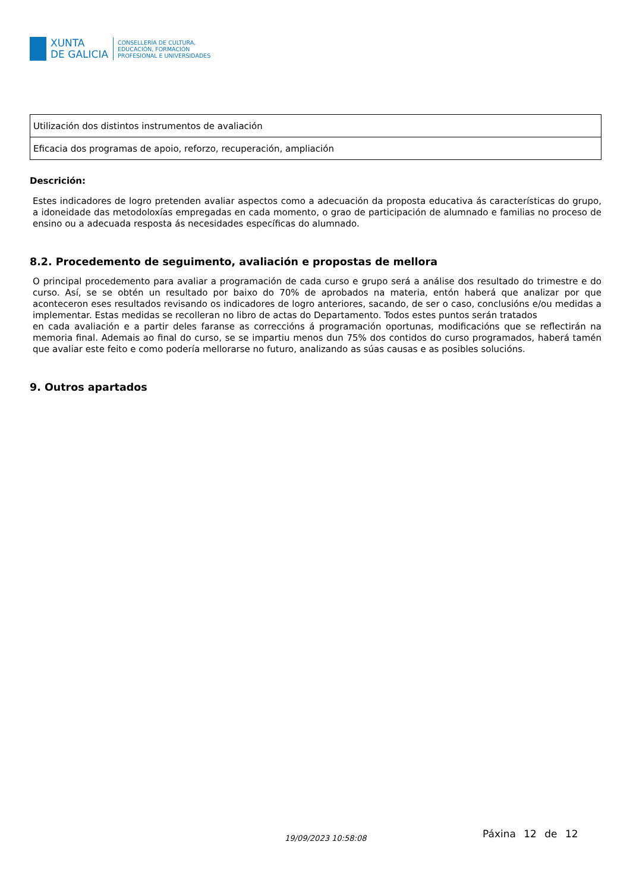XUNTA
DE GALICIA
CONSELLERÍA DE CULTURA,
EDUCACIÓN, FORMACIÓN
PROFESIONAL E UNIVERSIDADES
| Utilización dos distintos instrumentos de avaliación |
| Eficacia dos programas de apoio, reforzo, recuperación, ampliación |
Descrición:
Estes indicadores de logro pretenden avaliar aspectos como a adecuación da proposta educativa ás características do grupo, a idoneidade das metodoloxías empregadas en cada momento, o grao de participación de alumnado e familias no proceso de ensino ou a adecuada resposta ás necesidades específicas do alumnado.
8.2. Procedemento de seguimento, avaliación e propostas de mellora
O principal procedemento para avaliar a programación de cada curso e grupo será a análise dos resultado do trimestre e do curso. Así, se se obtén un resultado por baixo do 70% de aprobados na materia, entón haberá que analizar por que aconteceron eses resultados revisando os indicadores de logro anteriores, sacando, de ser o caso, conclusións e/ou medidas a implementar. Estas medidas se recolleran no libro de actas do Departamento. Todos estes puntos serán tratados
en cada avaliación e a partir deles faranse as correccións á programación oportunas, modificacións que se reflectirán na memoria final. Ademais ao final do curso, se se impartiu menos dun 75% dos contidos do curso programados, haberá tamén que avaliar este feito e como podería mellorarse no futuro, analizando as súas causas e as posibles solucións.
9. Outros apartados
Páxina 12 de 12 19/09/2023 10:58:08